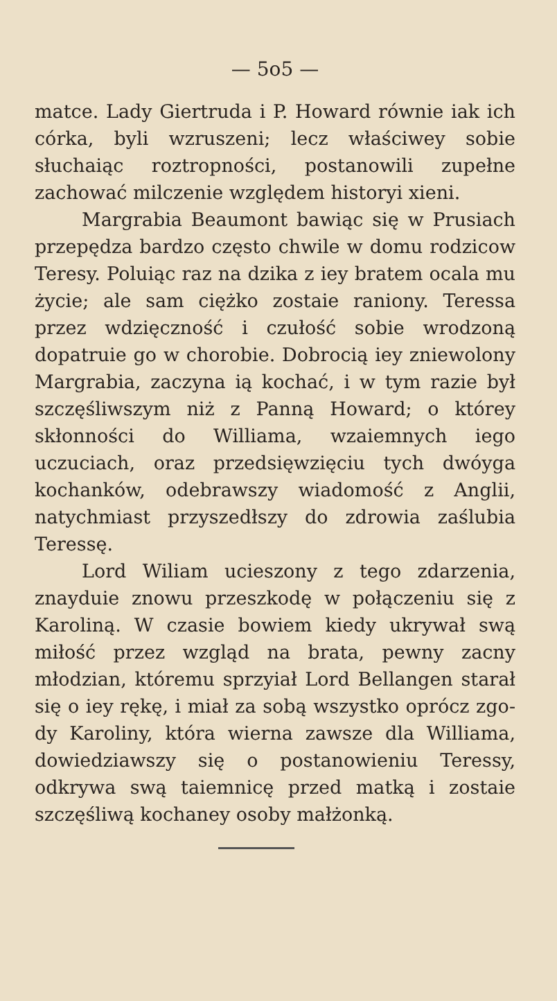— 5o5 —
matce. Lady Giertruda i P. Howard rów­nie iak ich córka, byli wzruszeni; lecz właściwey sobie słuchaiąc roztropności, po­stanowili zupełne zachować milczenie wzglę­dem historyi xieni.
Margrabia Beaumont bawiąc się w Pru­siach przepędza bardzo często chwile w do­mu rodzicow Teresy. Poluiąc raz na dzika z iey bratem ocala mu życie; ale sam ciężko zostaie raniony. Teressa przez wdzięcz­ność i czułość sobie wrodzoną dopatru­ie go w chorobie. Dobrocią iey zniewolo­ny Margrabia, zaczyna ią kochać, i w tym razie był szczęśliwszym niż z Panną Ho­ward; o którey skłonności do Williama, wzaiemnych iego uczuciach, oraz przedsię­wzięciu tych dwóyga kochanków, odebra­wszy wiadomość z Anglii, natychmiast przyszedłszy do zdrowia zaślubia Teressę.
Lord Wiliam ucieszony z tego zdarze­nia, znayduie znowu przeszkodę w połą­czeniu się z Karoliną. W czasie bowiem kiedy ukrywał swą miłość przez wzgląd na brata, pewny zacny młodzian, któremu sprzyiał Lord Bellangen starał się o iey rękę, i miał za sobą wszystko oprócz zgo­dy Karoliny, która wierna zawsze dla Williama, dowiedziawszy się o postanowie­niu Teressy, odkrywa swą taiemnicę przed matką i zostaie szczęśliwą kochaney osoby małżonką.